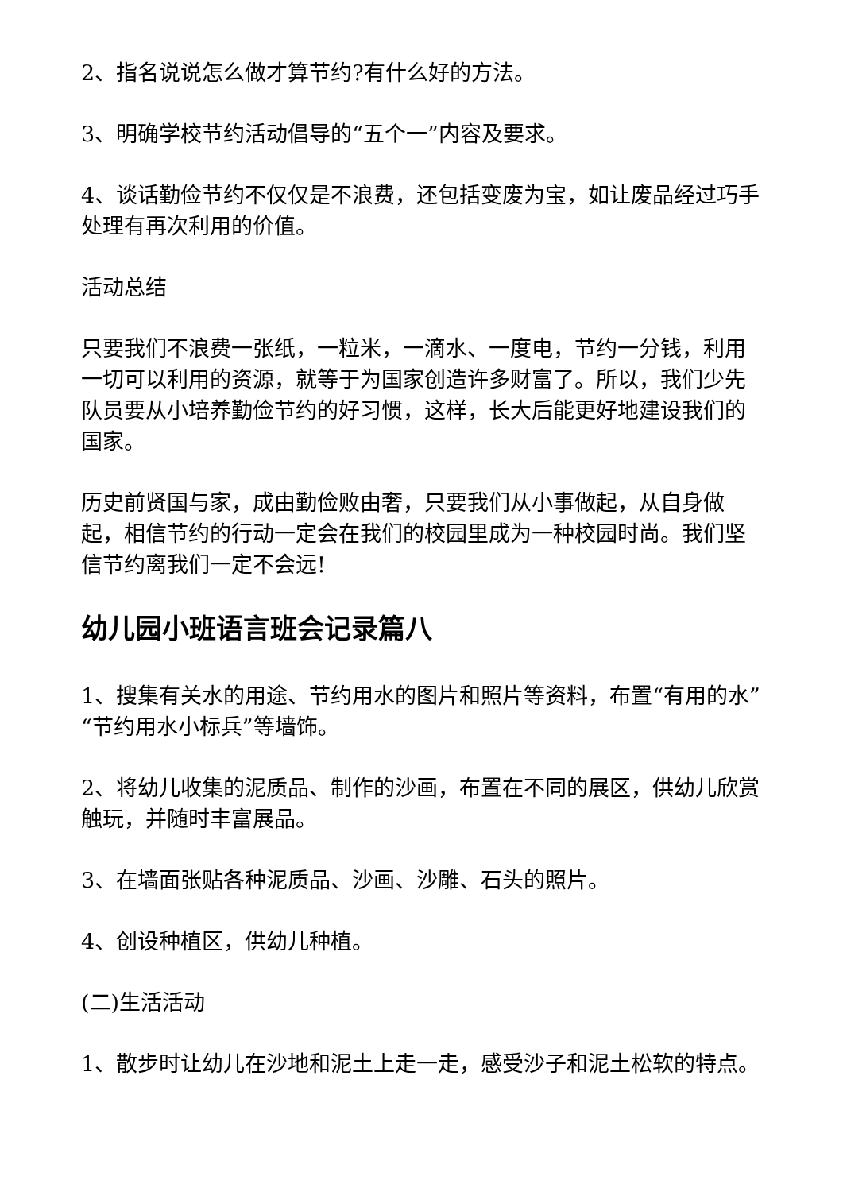2、指名说说怎么做才算节约?有什么好的方法。
3、明确学校节约活动倡导的“五个一”内容及要求。
4、谈话勤俭节约不仅仅是不浪费，还包括变废为宝，如让废品经过巧手处理有再次利用的价值。
活动总结
只要我们不浪费一张纸，一粒米，一滴水、一度电，节约一分钱，利用一切可以利用的资源，就等于为国家创造许多财富了。所以，我们少先队员要从小培养勤俭节约的好习惯，这样，长大后能更好地建设我们的国家。
历史前贤国与家，成由勤俭败由奢，只要我们从小事做起，从自身做起，相信节约的行动一定会在我们的校园里成为一种校园时尚。我们坚信节约离我们一定不会远!
幼儿园小班语言班会记录篇八
1、搜集有关水的用途、节约用水的图片和照片等资料，布置“有用的水”“节约用水小标兵”等墙饰。
2、将幼儿收集的泥质品、制作的沙画，布置在不同的展区，供幼儿欣赏触玩，并随时丰富展品。
3、在墙面张贴各种泥质品、沙画、沙雕、石头的照片。
4、创设种植区，供幼儿种植。
(二)生活活动
1、散步时让幼儿在沙地和泥土上走一走，感受沙子和泥土松软的特点。